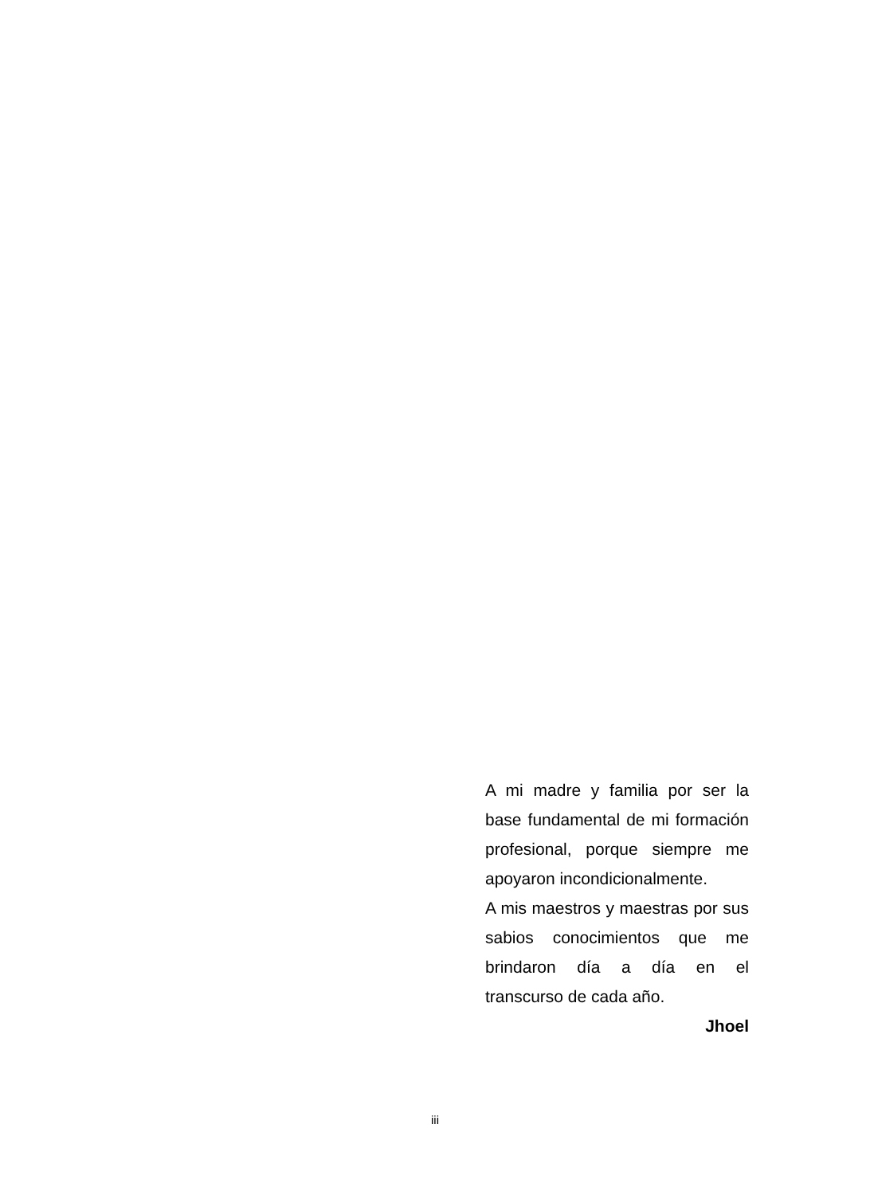A mi madre y familia por ser la base fundamental de mi formación profesional, porque siempre me apoyaron incondicionalmente.
A mis maestros y maestras por sus sabios conocimientos que me brindaron día a día en el transcurso de cada año.
Jhoel
iii